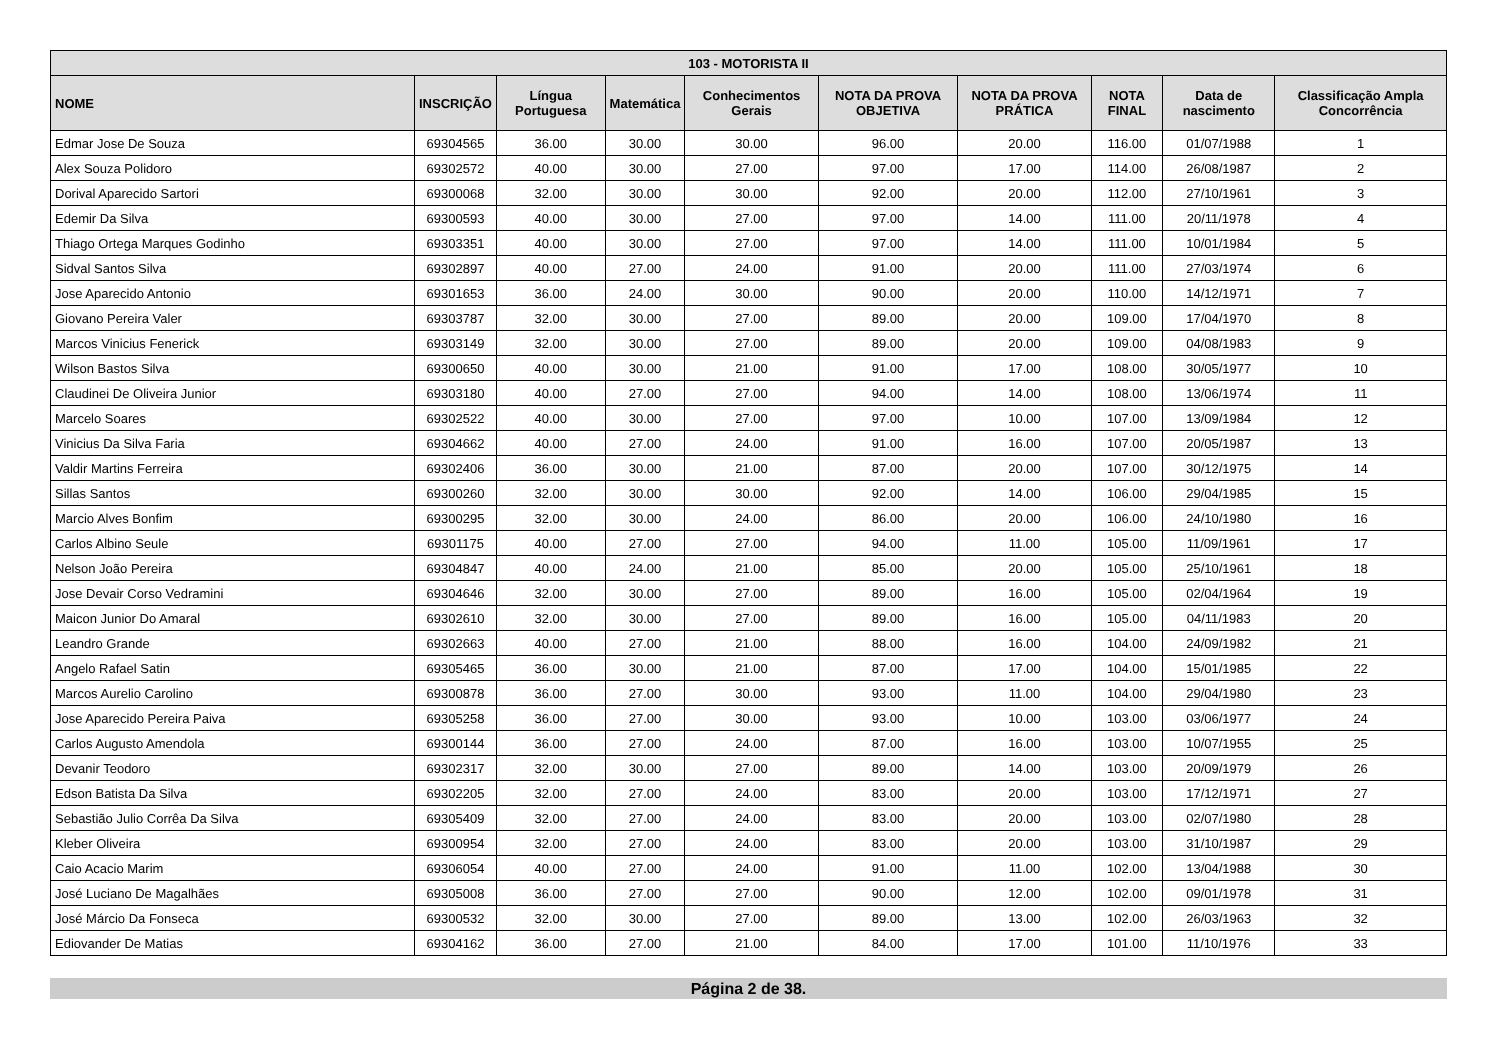| 103 - MOTORISTA II | | | | | | | | | |
| --- | --- | --- | --- | --- | --- | --- | --- | --- | --- |
| NOME | INSCRIÇÃO | Língua Portuguesa | Matemática | Conhecimentos Gerais | NOTA DA PROVA OBJETIVA | NOTA DA PROVA PRÁTICA | NOTA FINAL | Data de nascimento | Classificação Ampla Concorrência |
| Edmar Jose De Souza | 69304565 | 36.00 | 30.00 | 30.00 | 96.00 | 20.00 | 116.00 | 01/07/1988 | 1 |
| Alex Souza Polidoro | 69302572 | 40.00 | 30.00 | 27.00 | 97.00 | 17.00 | 114.00 | 26/08/1987 | 2 |
| Dorival Aparecido Sartori | 69300068 | 32.00 | 30.00 | 30.00 | 92.00 | 20.00 | 112.00 | 27/10/1961 | 3 |
| Edemir Da Silva | 69300593 | 40.00 | 30.00 | 27.00 | 97.00 | 14.00 | 111.00 | 20/11/1978 | 4 |
| Thiago Ortega Marques Godinho | 69303351 | 40.00 | 30.00 | 27.00 | 97.00 | 14.00 | 111.00 | 10/01/1984 | 5 |
| Sidval Santos Silva | 69302897 | 40.00 | 27.00 | 24.00 | 91.00 | 20.00 | 111.00 | 27/03/1974 | 6 |
| Jose Aparecido Antonio | 69301653 | 36.00 | 24.00 | 30.00 | 90.00 | 20.00 | 110.00 | 14/12/1971 | 7 |
| Giovano Pereira Valer | 69303787 | 32.00 | 30.00 | 27.00 | 89.00 | 20.00 | 109.00 | 17/04/1970 | 8 |
| Marcos Vinicius Fenerick | 69303149 | 32.00 | 30.00 | 27.00 | 89.00 | 20.00 | 109.00 | 04/08/1983 | 9 |
| Wilson Bastos Silva | 69300650 | 40.00 | 30.00 | 21.00 | 91.00 | 17.00 | 108.00 | 30/05/1977 | 10 |
| Claudinei De Oliveira Junior | 69303180 | 40.00 | 27.00 | 27.00 | 94.00 | 14.00 | 108.00 | 13/06/1974 | 11 |
| Marcelo Soares | 69302522 | 40.00 | 30.00 | 27.00 | 97.00 | 10.00 | 107.00 | 13/09/1984 | 12 |
| Vinicius Da Silva Faria | 69304662 | 40.00 | 27.00 | 24.00 | 91.00 | 16.00 | 107.00 | 20/05/1987 | 13 |
| Valdir Martins Ferreira | 69302406 | 36.00 | 30.00 | 21.00 | 87.00 | 20.00 | 107.00 | 30/12/1975 | 14 |
| Sillas Santos | 69300260 | 32.00 | 30.00 | 30.00 | 92.00 | 14.00 | 106.00 | 29/04/1985 | 15 |
| Marcio Alves Bonfim | 69300295 | 32.00 | 30.00 | 24.00 | 86.00 | 20.00 | 106.00 | 24/10/1980 | 16 |
| Carlos Albino Seule | 69301175 | 40.00 | 27.00 | 27.00 | 94.00 | 11.00 | 105.00 | 11/09/1961 | 17 |
| Nelson João Pereira | 69304847 | 40.00 | 24.00 | 21.00 | 85.00 | 20.00 | 105.00 | 25/10/1961 | 18 |
| Jose Devair Corso Vedramini | 69304646 | 32.00 | 30.00 | 27.00 | 89.00 | 16.00 | 105.00 | 02/04/1964 | 19 |
| Maicon Junior Do Amaral | 69302610 | 32.00 | 30.00 | 27.00 | 89.00 | 16.00 | 105.00 | 04/11/1983 | 20 |
| Leandro Grande | 69302663 | 40.00 | 27.00 | 21.00 | 88.00 | 16.00 | 104.00 | 24/09/1982 | 21 |
| Angelo Rafael Satin | 69305465 | 36.00 | 30.00 | 21.00 | 87.00 | 17.00 | 104.00 | 15/01/1985 | 22 |
| Marcos Aurelio Carolino | 69300878 | 36.00 | 27.00 | 30.00 | 93.00 | 11.00 | 104.00 | 29/04/1980 | 23 |
| Jose Aparecido Pereira Paiva | 69305258 | 36.00 | 27.00 | 30.00 | 93.00 | 10.00 | 103.00 | 03/06/1977 | 24 |
| Carlos Augusto Amendola | 69300144 | 36.00 | 27.00 | 24.00 | 87.00 | 16.00 | 103.00 | 10/07/1955 | 25 |
| Devanir Teodoro | 69302317 | 32.00 | 30.00 | 27.00 | 89.00 | 14.00 | 103.00 | 20/09/1979 | 26 |
| Edson Batista Da Silva | 69302205 | 32.00 | 27.00 | 24.00 | 83.00 | 20.00 | 103.00 | 17/12/1971 | 27 |
| Sebastião Julio Corrêa Da Silva | 69305409 | 32.00 | 27.00 | 24.00 | 83.00 | 20.00 | 103.00 | 02/07/1980 | 28 |
| Kleber Oliveira | 69300954 | 32.00 | 27.00 | 24.00 | 83.00 | 20.00 | 103.00 | 31/10/1987 | 29 |
| Caio Acacio Marim | 69306054 | 40.00 | 27.00 | 24.00 | 91.00 | 11.00 | 102.00 | 13/04/1988 | 30 |
| José Luciano De Magalhães | 69305008 | 36.00 | 27.00 | 27.00 | 90.00 | 12.00 | 102.00 | 09/01/1978 | 31 |
| José Márcio Da Fonseca | 69300532 | 32.00 | 30.00 | 27.00 | 89.00 | 13.00 | 102.00 | 26/03/1963 | 32 |
| Ediovander De Matias | 69304162 | 36.00 | 27.00 | 21.00 | 84.00 | 17.00 | 101.00 | 11/10/1976 | 33 |
Página 2 de 38.